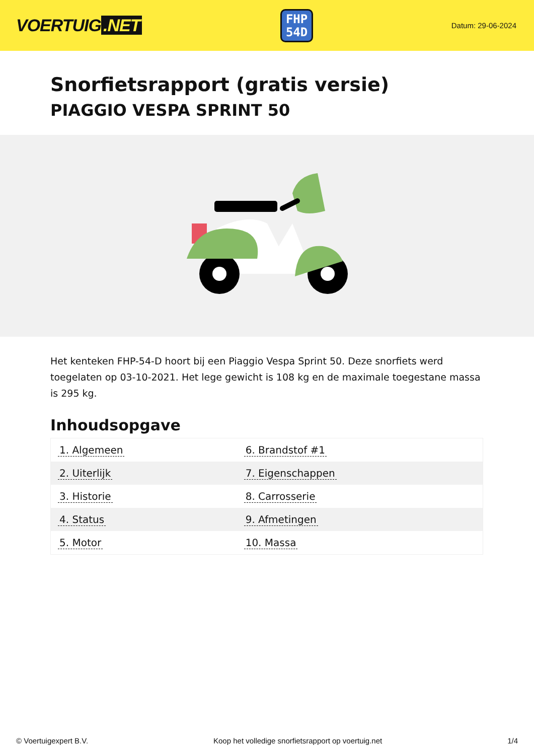VOERTUIG.NET
FHP
54D
Datum: 29-06-2024
Snorfietsrapport (gratis versie)
PIAGGIO VESPA SPRINT 50
Het kenteken FHP-54-D hoort bij een Piaggio Vespa Sprint 50. Deze snorfiets werd toegelaten op 03-10-2021. Het lege gewicht is 108 kg en de maximale toegestane massa is 295 kg.
Inhoudsopgave
| 1. Algemeen | 6. Brandstof #1 |
| 2. Uiterlijk | 7. Eigenschappen |
| 3. Historie | 8. Carrosserie |
| 4. Status | 9. Afmetingen |
| 5. Motor | 10. Massa |
© Voertuigexpert B.V. Koop het volledige snorfietsrapport op voertuig.net 1/4